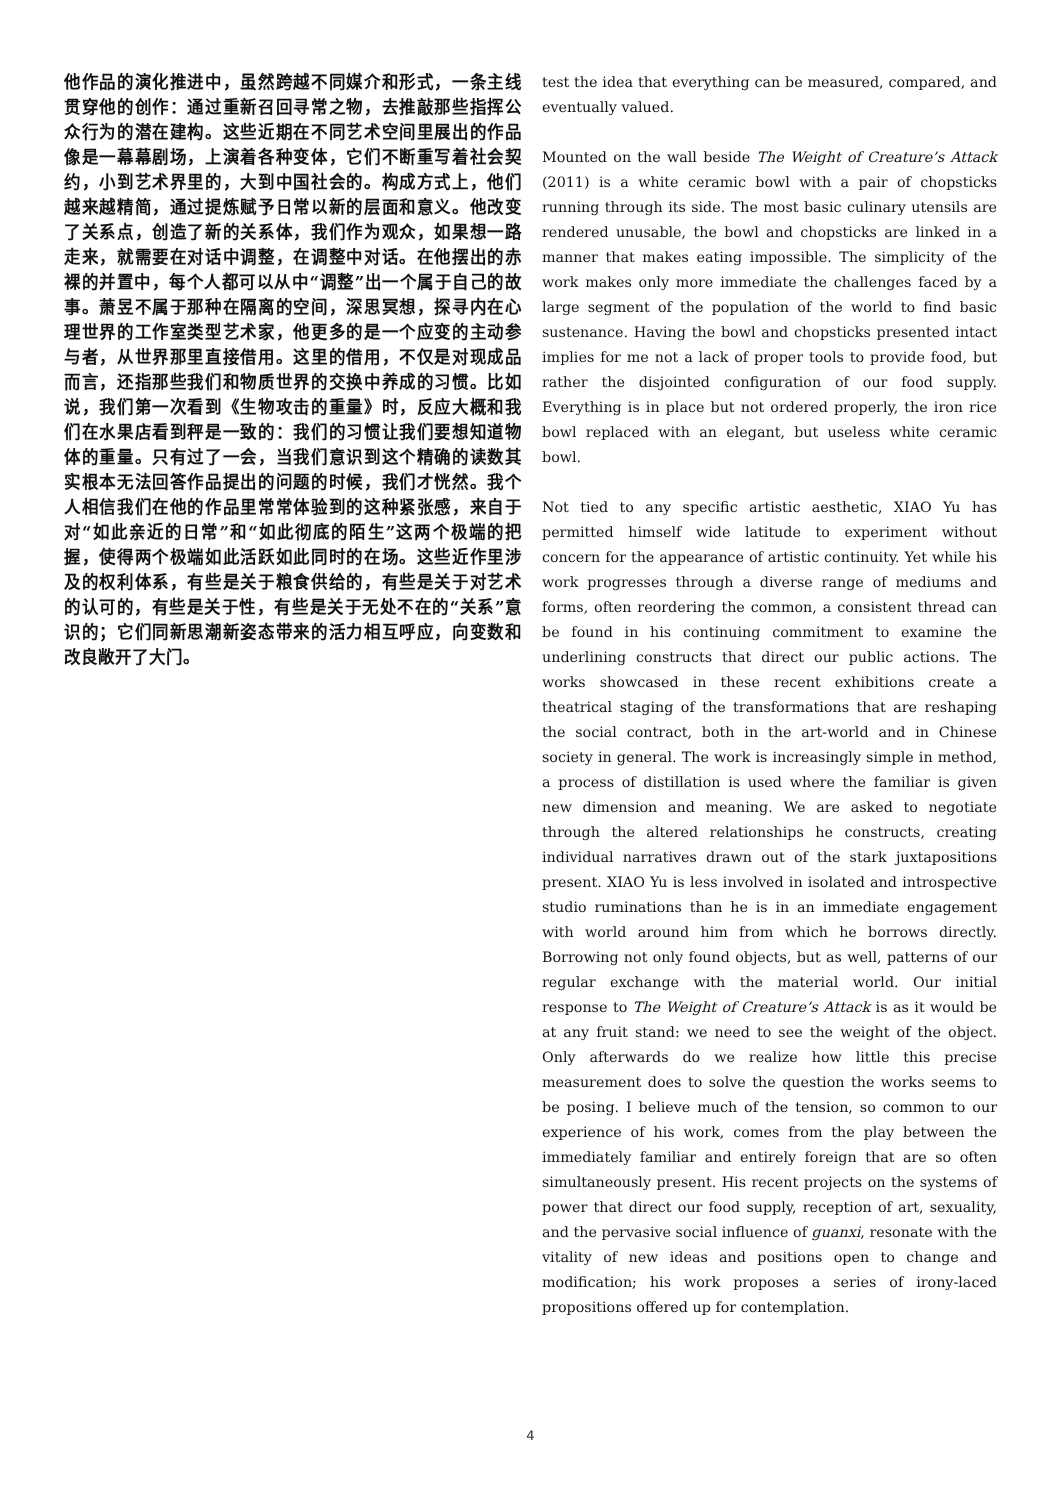他作品的演化推进中，虽然跨越不同媒介和形式，一条主线贯穿他的创作：通过重新召回寻常之物，去推敲那些指挥公众行为的潜在建构。这些近期在不同艺术空间里展出的作品像是一幕幕剧场，上演着各种变体，它们不断重写着社会契约，小到艺术界里的，大到中国社会的。构成方式上，他们越来越精简，通过提炼赋予日常以新的层面和意义。他改变了关系点，创造了新的关系体，我们作为观众，如果想一路走来，就需要在对话中调整，在调整中对话。在他摆出的赤裸的并置中，每个人都可以从中“调整”出一个属于自己的故事。萧昱不属于那种在隔离的空间，深思冥想，探寻内在心理世界的工作室类型艺术家，他更多的是一个应变的主动参与者，从世界那里直接借用。这里的借用，不仅是对现成品而言，还指那些我们和物质世界的交换中养成的习惯。比如说，我们第一次看到《生物攻击的重量》时，反应大概和我们在水果店看到秤是一致的：我们的习惯让我们要想知道物体的重量。只有过了一会，当我们意识到这个精确的读数其实根本无法回答作品提出的问题的时候，我们才恍然。我个人相信我们在他的作品里常常体验到的这种紧张感，来自于对“如此亲近的日常”和“如此彻底的陌生”这两个极端的把握，使得两个极端如此活跃如此同时的在场。这些近作里涉及的权利体系，有些是关于粮食供给的，有些是关于对艺术的认可的，有些是关于性，有些是关于无处不在的“关系”意识的；它们同新思潮新姿态带来的活力相互呼应，向变数和改良敞开了大门。
test the idea that everything can be measured, compared, and eventually valued.
Mounted on the wall beside The Weight of Creature’s Attack (2011) is a white ceramic bowl with a pair of chopsticks running through its side. The most basic culinary utensils are rendered unusable, the bowl and chopsticks are linked in a manner that makes eating impossible. The simplicity of the work makes only more immediate the challenges faced by a large segment of the population of the world to find basic sustenance. Having the bowl and chopsticks presented intact implies for me not a lack of proper tools to provide food, but rather the disjointed configuration of our food supply. Everything is in place but not ordered properly, the iron rice bowl replaced with an elegant, but useless white ceramic bowl.
Not tied to any specific artistic aesthetic, XIAO Yu has permitted himself wide latitude to experiment without concern for the appearance of artistic continuity. Yet while his work progresses through a diverse range of mediums and forms, often reordering the common, a consistent thread can be found in his continuing commitment to examine the underlining constructs that direct our public actions. The works showcased in these recent exhibitions create a theatrical staging of the transformations that are reshaping the social contract, both in the art-world and in Chinese society in general. The work is increasingly simple in method, a process of distillation is used where the familiar is given new dimension and meaning. We are asked to negotiate through the altered relationships he constructs, creating individual narratives drawn out of the stark juxtapositions present. XIAO Yu is less involved in isolated and introspective studio ruminations than he is in an immediate engagement with world around him from which he borrows directly. Borrowing not only found objects, but as well, patterns of our regular exchange with the material world. Our initial response to The Weight of Creature’s Attack is as it would be at any fruit stand: we need to see the weight of the object. Only afterwards do we realize how little this precise measurement does to solve the question the works seems to be posing. I believe much of the tension, so common to our experience of his work, comes from the play between the immediately familiar and entirely foreign that are so often simultaneously present. His recent projects on the systems of power that direct our food supply, reception of art, sexuality, and the pervasive social influence of guanxi, resonate with the vitality of new ideas and positions open to change and modification; his work proposes a series of irony-laced propositions offered up for contemplation.
4